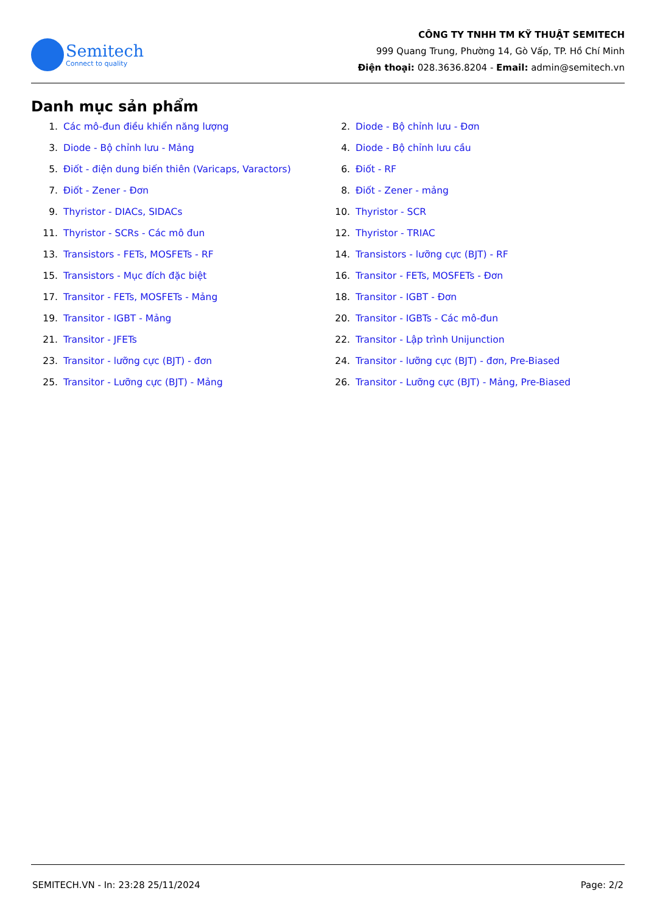Semitech
Connect to quality
CÔNG TY TNHH TM KỸ THUẬT SEMITECH
999 Quang Trung, Phường 14, Gò Vấp, TP. Hồ Chí Minh
Điện thoại: 028.3636.8204 - Email: admin@semitech.vn
Danh mục sản phẩm
1. Các mô-đun điều khiển năng lượng
2. Diode - Bộ chỉnh lưu - Đơn
3. Diode - Bộ chỉnh lưu - Mảng
4. Diode - Bộ chỉnh lưu cầu
5. Điốt - điện dung biến thiên (Varicaps, Varactors)
6. Điốt - RF
7. Điốt - Zener - Đơn
8. Điốt - Zener - mảng
9. Thyristor - DIACs, SIDACs
10. Thyristor - SCR
11. Thyristor - SCRs - Các mô đun
12. Thyristor - TRIAC
13. Transistors - FETs, MOSFETs - RF
14. Transistors - lưỡng cực (BJT) - RF
15. Transistors - Mục đích đặc biệt
16. Transitor - FETs, MOSFETs - Đơn
17. Transitor - FETs, MOSFETs - Mảng
18. Transitor - IGBT - Đơn
19. Transitor - IGBT - Mảng
20. Transitor - IGBTs - Các mô-đun
21. Transitor - JFETs
22. Transitor - Lập trình Unijunction
23. Transitor - lưỡng cực (BJT) - đơn
24. Transitor - lưỡng cực (BJT) - đơn, Pre-Biased
25. Transitor - Lưỡng cực (BJT) - Mảng
26. Transitor - Lưỡng cực (BJT) - Mảng, Pre-Biased
SEMITECH.VN - In: 23:28 25/11/2024 Page: 2/2